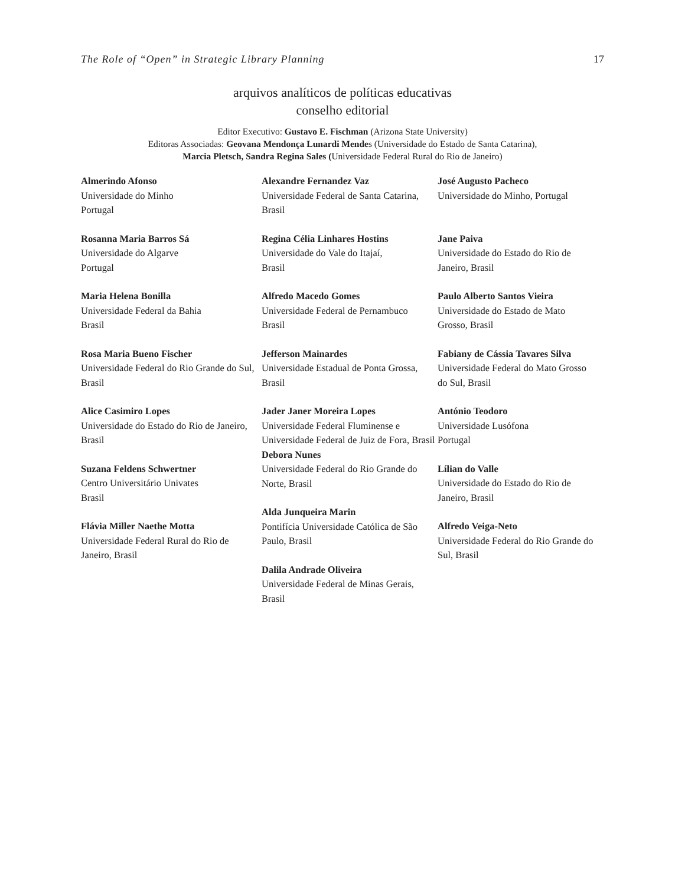The Role of “Open” in Strategic Library Planning 17
arquivos analíticos de políticas educativas
conselho editorial
Editor Executivo: Gustavo E. Fischman (Arizona State University)
Editoras Associadas: Geovana Mendonça Lunardi Mendes (Universidade do Estado de Santa Catarina),
Marcia Pletsch, Sandra Regina Sales (Universidade Federal Rural do Rio de Janeiro)
Almerindo Afonso
Universidade do Minho
Portugal
Rosanna Maria Barros Sá
Universidade do Algarve
Portugal
Maria Helena Bonilla
Universidade Federal da Bahia
Brasil
Rosa Maria Bueno Fischer
Universidade Federal do Rio Grande do Sul, Brasil
Alice Casimiro Lopes
Universidade do Estado do Rio de Janeiro, Brasil
Suzana Feldens Schwertner
Centro Universitário Univates
Brasil
Flávia Miller Naethe Motta
Universidade Federal Rural do Rio de Janeiro, Brasil
Alexandre Fernandez Vaz
Universidade Federal de Santa Catarina, Brasil
Regina Célia Linhares Hostins
Universidade do Vale do Itajaí,
Brasil
Alfredo Macedo Gomes
Universidade Federal de Pernambuco
Brasil
Jefferson Mainardes
Universidade Estadual de Ponta Grossa, Brasil
Jader Janer Moreira Lopes
Universidade Federal Fluminense e Universidade Federal de Juiz de Fora, Brasil
Debora Nunes
Universidade Federal do Rio Grande do Norte, Brasil
Alda Junqueira Marin
Pontifícia Universidade Católica de São Paulo, Brasil
Dalila Andrade Oliveira
Universidade Federal de Minas Gerais, Brasil
José Augusto Pacheco
Universidade do Minho, Portugal
Jane Paiva
Universidade do Estado do Rio de Janeiro, Brasil
Paulo Alberto Santos Vieira
Universidade do Estado de Mato Grosso, Brasil
Fabiany de Cássia Tavares Silva
Universidade Federal do Mato Grosso do Sul, Brasil
António Teodoro
Universidade Lusófona
Portugal
Lílian do Valle
Universidade do Estado do Rio de Janeiro, Brasil
Alfredo Veiga-Neto
Universidade Federal do Rio Grande do Sul, Brasil